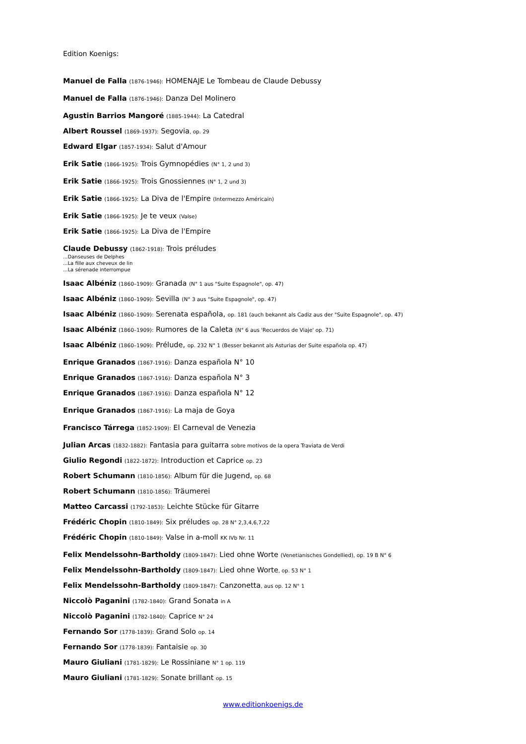Edition Koenigs:
Manuel de Falla (1876-1946): HOMENAJE Le Tombeau de Claude Debussy
Manuel de Falla (1876-1946): Danza Del Molinero
Agustin Barrios Mangoré (1885-1944): La Catedral
Albert Roussel (1869-1937): Segovia, op. 29
Edward Elgar (1857-1934): Salut d'Amour
Erik Satie (1866-1925): Trois Gymnopédies (N° 1, 2 und 3)
Erik Satie (1866-1925): Trois Gnossiennes (N° 1, 2 und 3)
Erik Satie (1866-1925): La Diva de l'Empire (Intermezzo Américain)
Erik Satie (1866-1925): Je te veux (Valse)
Erik Satie (1866-1925): La Diva de l'Empire
Claude Debussy (1862-1918): Trois préludes
...Danseuses de Delphes
...La fille aux cheveux de lin
...La sérenade interrompue
Isaac Albéniz (1860–1909): Granada (N° 1 aus "Suite Espagnole", op. 47)
Isaac Albéniz (1860–1909): Sevilla (N° 3 aus "Suite Espagnole", op. 47)
Isaac Albéniz (1860–1909): Serenata española, op. 181 (auch bekannt als Cadiz aus der "Suite Espagnole", op. 47)
Isaac Albéniz (1860–1909): Rumores de la Caleta (N° 6 aus 'Recuerdos de Viaje' op. 71)
Isaac Albéniz (1860–1909): Prélude, op. 232 N° 1 (Besser bekannt als Asturias der Suite española op. 47)
Enrique Granados (1867-1916): Danza española N° 10
Enrique Granados (1867-1916): Danza española N° 3
Enrique Granados (1867-1916): Danza española N° 12
Enrique Granados (1867-1916): La maja de Goya
Francisco Tárrega (1852-1909): El Carneval de Venezia
Julian Arcas (1832-1882): Fantasia para guitarra sobre motivos de la opera Traviata de Verdi
Giulio Regondi (1822-1872): Introduction et Caprice op. 23
Robert Schumann (1810-1856): Album für die Jugend, op. 68
Robert Schumann (1810-1856): Träumerei
Matteo Carcassi (1792-1853): Leichte Stücke für Gitarre
Frédéric Chopin (1810-1849): Six préludes op. 28 N° 2,3,4,6,7,22
Frédéric Chopin (1810-1849): Valse in a-moll KK IVb Nr. 11
Felix Mendelssohn-Bartholdy (1809-1847): Lied ohne Worte (Venetianisches Gondellied), op. 19 B N° 6
Felix Mendelssohn-Bartholdy (1809-1847): Lied ohne Worte, op. 53 N° 1
Felix Mendelssohn-Bartholdy (1809-1847): Canzonetta, aus op. 12 N° 1
Niccolò Paganini (1782-1840): Grand Sonata in A
Niccolò Paganini (1782-1840): Caprice N° 24
Fernando Sor (1778-1839): Grand Solo op. 14
Fernando Sor (1778-1839): Fantaisie op. 30
Mauro Giuliani (1781-1829): Le Rossiniane N° 1 op. 119
Mauro Giuliani (1781-1829): Sonate brillant op. 15
www.editionkoenigs.de